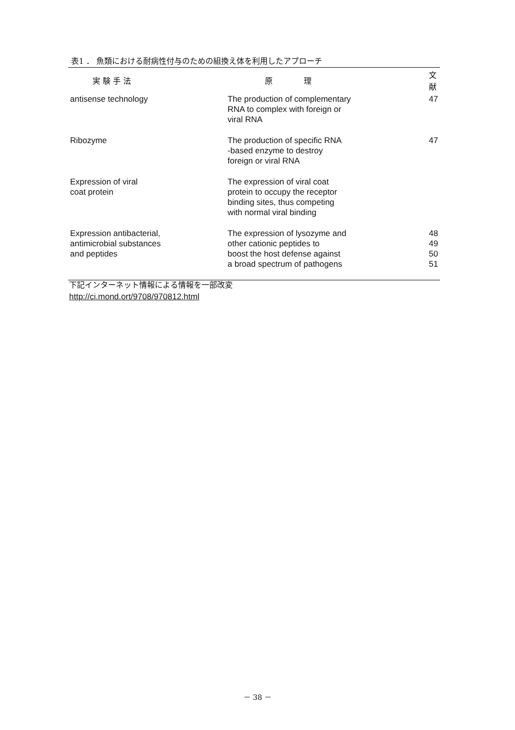表1 ． 魚類における耐病性付与のための組換え体を利用したアプローチ
| 実 験 手 法 | 原 理 | 文 献 |
| --- | --- | --- |
| antisense technology | The production of complementary RNA to complex with foreign or viral RNA | 47 |
| Ribozyme | The production of specific RNA -based enzyme to destroy foreign or viral RNA | 47 |
| Expression of viral coat protein | The expression of viral coat protein to occupy the receptor binding sites, thus competing with normal viral binding | |
| Expression antibacterial, antimicrobial substances and peptides | The expression of lysozyme and other cationic peptides to boost the host defense against a broad spectrum of pathogens | 48 49 50 51 |
下記インターネット情報による情報を一部改変
http://ci.mond.ort/9708/970812.html
－ 38 －